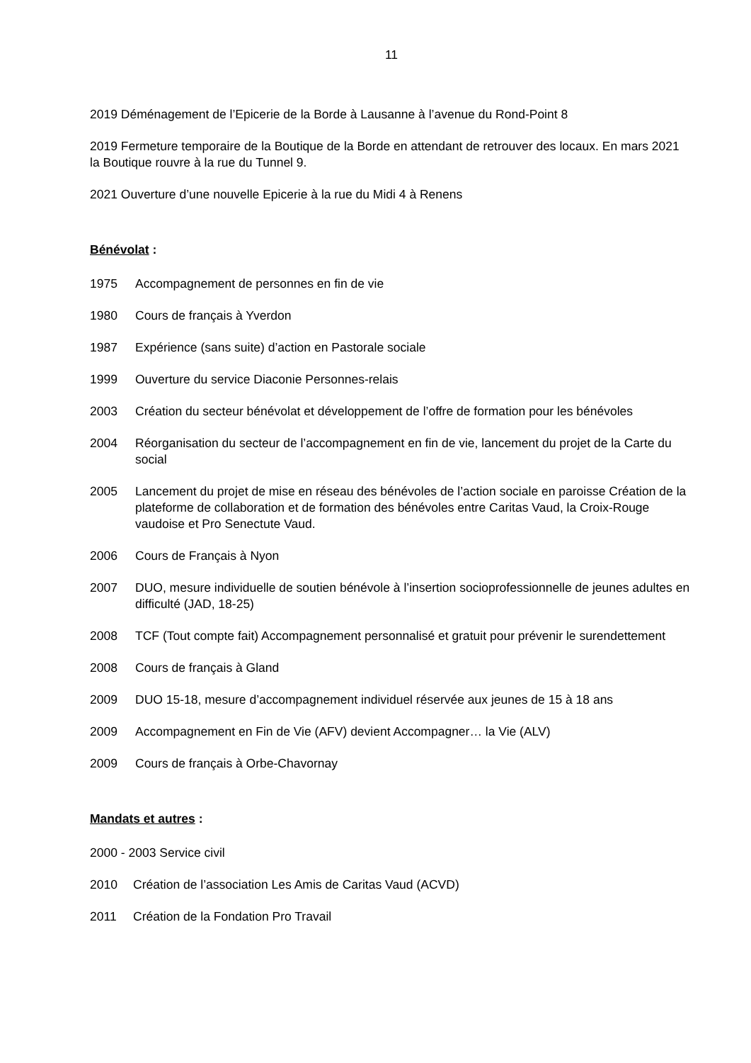11
2019 Déménagement de l’Epicerie de la Borde à Lausanne à l’avenue du Rond-Point 8
2019 Fermeture temporaire de la Boutique de la Borde en attendant de retrouver des locaux. En mars 2021 la Boutique rouvre à la rue du Tunnel 9.
2021 Ouverture d’une nouvelle Epicerie à la rue du Midi 4 à Renens
Bénévolat :
1975 Accompagnement de personnes en fin de vie
1980 Cours de français à Yverdon
1987 Expérience (sans suite) d’action en Pastorale sociale
1999 Ouverture du service Diaconie Personnes-relais
2003 Création du secteur bénévolat et développement de l’offre de formation pour les bénévoles
2004 Réorganisation du secteur de l’accompagnement en fin de vie, lancement du projet de la Carte du social
2005 Lancement du projet de mise en réseau des bénévoles de l’action sociale en paroisse Création de la plateforme de collaboration et de formation des bénévoles entre Caritas Vaud, la Croix-Rouge vaudoise et Pro Senectute Vaud.
2006 Cours de Français à Nyon
2007 DUO, mesure individuelle de soutien bénévole à l’insertion socioprofessionnelle de jeunes adultes en difficulté (JAD, 18-25)
2008 TCF (Tout compte fait) Accompagnement personnalisé et gratuit pour prévenir le surendettement
2008 Cours de français à Gland
2009 DUO 15-18, mesure d’accompagnement individuel réservée aux jeunes de 15 à 18 ans
2009 Accompagnement en Fin de Vie (AFV) devient Accompagner… la Vie (ALV)
2009 Cours de français à Orbe-Chavornay
Mandats et autres :
2000 - 2003 Service civil
2010 Création de l’association Les Amis de Caritas Vaud (ACVD)
2011 Création de la Fondation Pro Travail